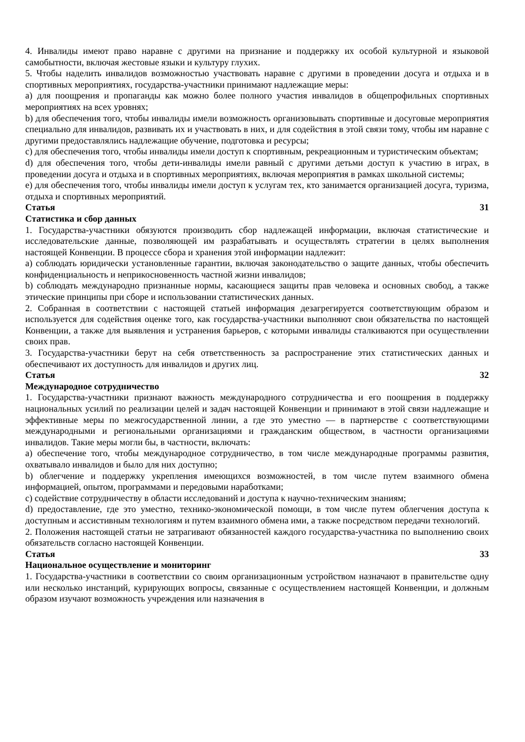4. Инвалиды имеют право наравне с другими на признание и поддержку их особой культурной и языковой самобытности, включая жестовые языки и культуру глухих.
5. Чтобы наделить инвалидов возможностью участвовать наравне с другими в проведении досуга и отдыха и в спортивных мероприятиях, государства-участники принимают надлежащие меры:
a) для поощрения и пропаганды как можно более полного участия инвалидов в общепрофильных спортивных мероприятиях на всех уровнях;
b) для обеспечения того, чтобы инвалиды имели возможность организовывать спортивные и досуговые мероприятия специально для инвалидов, развивать их и участвовать в них, и для содействия в этой связи тому, чтобы им наравне с другими предоставлялись надлежащие обучение, подготовка и ресурсы;
c) для обеспечения того, чтобы инвалиды имели доступ к спортивным, рекреационным и туристическим объектам;
d) для обеспечения того, чтобы дети-инвалиды имели равный с другими детьми доступ к участию в играх, в проведении досуга и отдыха и в спортивных мероприятиях, включая мероприятия в рамках школьной системы;
e) для обеспечения того, чтобы инвалиды имели доступ к услугам тех, кто занимается организацией досуга, туризма, отдыха и спортивных мероприятий.
Статья 31
Статистика и сбор данных
1. Государства-участники обязуются производить сбор надлежащей информации, включая статистические и исследовательские данные, позволяющей им разрабатывать и осуществлять стратегии в целях выполнения настоящей Конвенции. В процессе сбора и хранения этой информации надлежит:
a) соблюдать юридически установленные гарантии, включая законодательство о защите данных, чтобы обеспечить конфиденциальность и неприкосновенность частной жизни инвалидов;
b) соблюдать международно признанные нормы, касающиеся защиты прав человека и основных свобод, а также этические принципы при сборе и использовании статистических данных.
2. Собранная в соответствии с настоящей статьей информация дезагрегируется соответствующим образом и используется для содействия оценке того, как государства-участники выполняют свои обязательства по настоящей Конвенции, а также для выявления и устранения барьеров, с которыми инвалиды сталкиваются при осуществлении своих прав.
3. Государства-участники берут на себя ответственность за распространение этих статистических данных и обеспечивают их доступность для инвалидов и других лиц.
Статья 32
Международное сотрудничество
1. Государства-участники признают важность международного сотрудничества и его поощрения в поддержку национальных усилий по реализации целей и задач настоящей Конвенции и принимают в этой связи надлежащие и эффективные меры по межгосударственной линии, а где это уместно — в партнерстве с соответствующими международными и региональными организациями и гражданским обществом, в частности организациями инвалидов. Такие меры могли бы, в частности, включать:
a) обеспечение того, чтобы международное сотрудничество, в том числе международные программы развития, охватывало инвалидов и было для них доступно;
b) облегчение и поддержку укрепления имеющихся возможностей, в том числе путем взаимного обмена информацией, опытом, программами и передовыми наработками;
c) содействие сотрудничеству в области исследований и доступа к научно-техническим знаниям;
d) предоставление, где это уместно, технико-экономической помощи, в том числе путем облегчения доступа к доступным и ассистивным технологиям и путем взаимного обмена ими, а также посредством передачи технологий.
2. Положения настоящей статьи не затрагивают обязанностей каждого государства-участника по выполнению своих обязательств согласно настоящей Конвенции.
Статья 33
Национальное осуществление и мониторинг
1. Государства-участники в соответствии со своим организационным устройством назначают в правительстве одну или несколько инстанций, курирующих вопросы, связанные с осуществлением настоящей Конвенции, и должным образом изучают возможность учреждения или назначения в